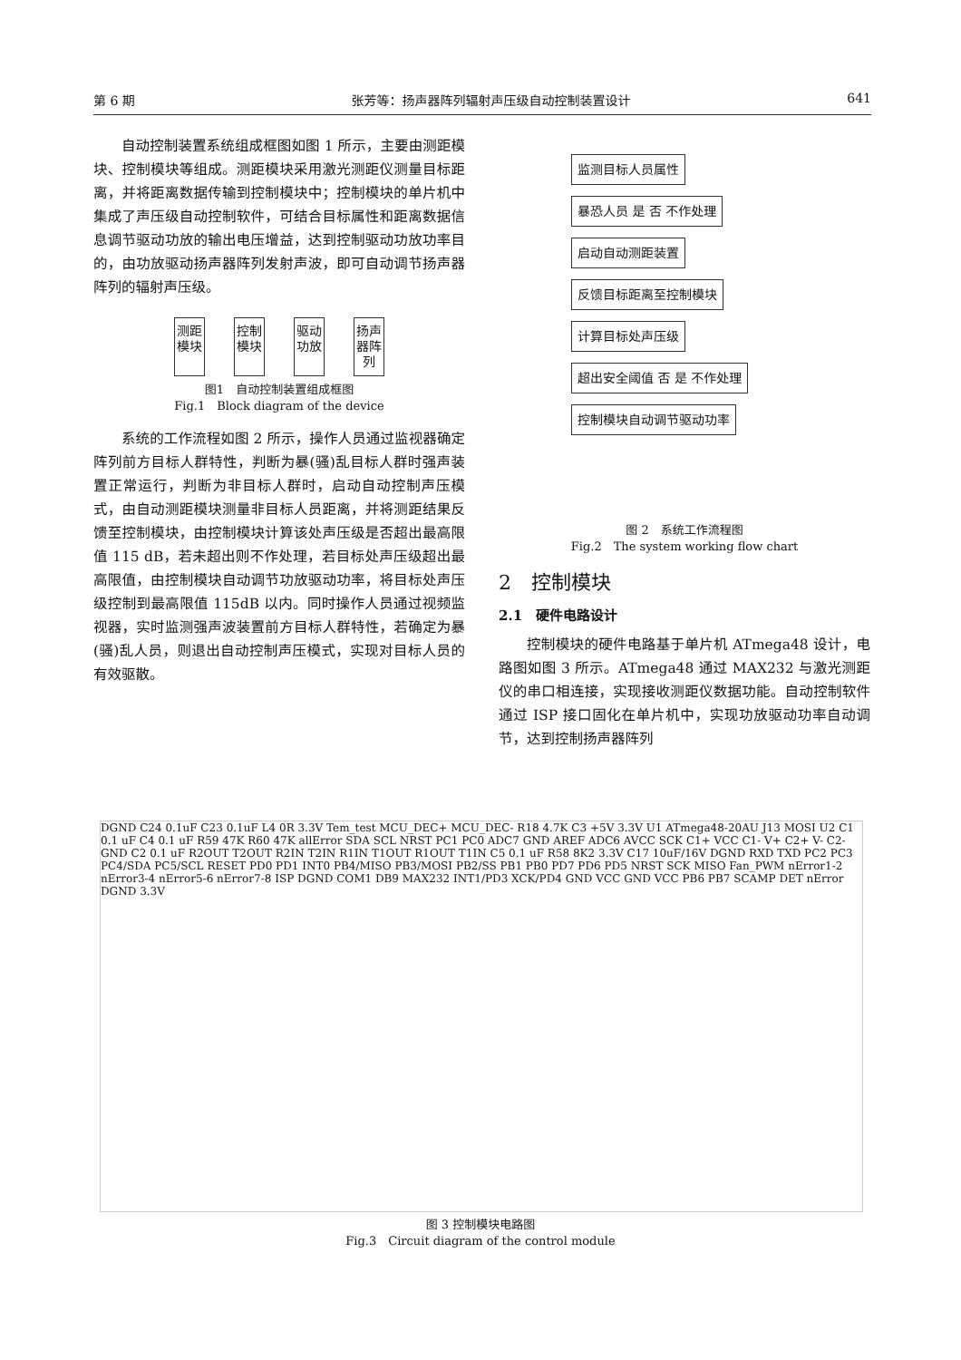第 6 期 张芳等：扬声器阵列辐射声压级自动控制装置设计 641
自动控制装置系统组成框图如图 1 所示，主要由测距模块、控制模块等组成。测距模块采用激光测距仪测量目标距离，并将距离数据传输到控制模块中；控制模块的单片机中集成了声压级自动控制软件，可结合目标属性和距离数据信息调节驱动功放的输出电压增益，达到控制驱动功放功率目的，由功放驱动扬声器阵列发射声波，即可自动调节扬声器阵列的辐射声压级。
测距模块
控制模块
驱动功放
扬声器阵列
图1　自动控制装置组成框图
Fig.1　Block diagram of the device
系统的工作流程如图 2 所示，操作人员通过监视器确定阵列前方目标人群特性，判断为暴(骚)乱目标人群时强声装置正常运行，判断为非目标人群时，启动自动控制声压模式，由自动测距模块测量非目标人员距离，并将测距结果反馈至控制模块，由控制模块计算该处声压级是否超出最高限值 115 dB，若未超出则不作处理，若目标处声压级超出最高限值，由控制模块自动调节功放驱动功率，将目标处声压级控制到最高限值 115dB 以内。同时操作人员通过视频监视器，实时监测强声波装置前方目标人群特性，若确定为暴(骚)乱人员，则退出自动控制声压模式，实现对目标人员的有效驱散。
监测目标人员属性
暴恐人员 是 否 不作处理
启动自动测距装置
反馈目标距离至控制模块
计算目标处声压级
超出安全阈值 否 是 不作处理
控制模块自动调节驱动功率
图 2　系统工作流程图
Fig.2　The system working flow chart
2　控制模块
2.1　硬件电路设计
控制模块的硬件电路基于单片机 ATmega48 设计，电路图如图 3 所示。ATmega48 通过 MAX232 与激光测距仪的串口相连接，实现接收测距仪数据功能。自动控制软件通过 ISP 接口固化在单片机中，实现功放驱动功率自动调节，达到控制扬声器阵列
DGND C24 0.1uF C23 0.1uF L4 0R 3.3V Tem_test MCU_DEC+ MCU_DEC- R18 4.7K C3 +5V 3.3V U1 ATmega48-20AU J13 MOSI U2 C1 0.1 uF C4 0.1 uF R59 47K R60 47K allError SDA SCL NRST PC1 PC0 ADC7 GND AREF ADC6 AVCC SCK C1+ VCC C1- V+ C2+ V- C2- GND C2 0.1 uF R2OUT T2OUT R2IN T2IN R1IN T1OUT R1OUT T1IN C5 0.1 uF R58 8K2 3.3V C17 10uF/16V DGND RXD TXD PC2 PC3 PC4/SDA PC5/SCL RESET PD0 PD1 INT0 PB4/MISO PB3/MOSI PB2/SS PB1 PB0 PD7 PD6 PD5 NRST SCK MISO Fan_PWM nError1-2 nError3-4 nError5-6 nError7-8 ISP DGND COM1 DB9 MAX232 INT1/PD3 XCK/PD4 GND VCC GND VCC PB6 PB7 SCAMP DET nError DGND 3.3V
图 3 控制模块电路图
Fig.3　Circuit diagram of the control module